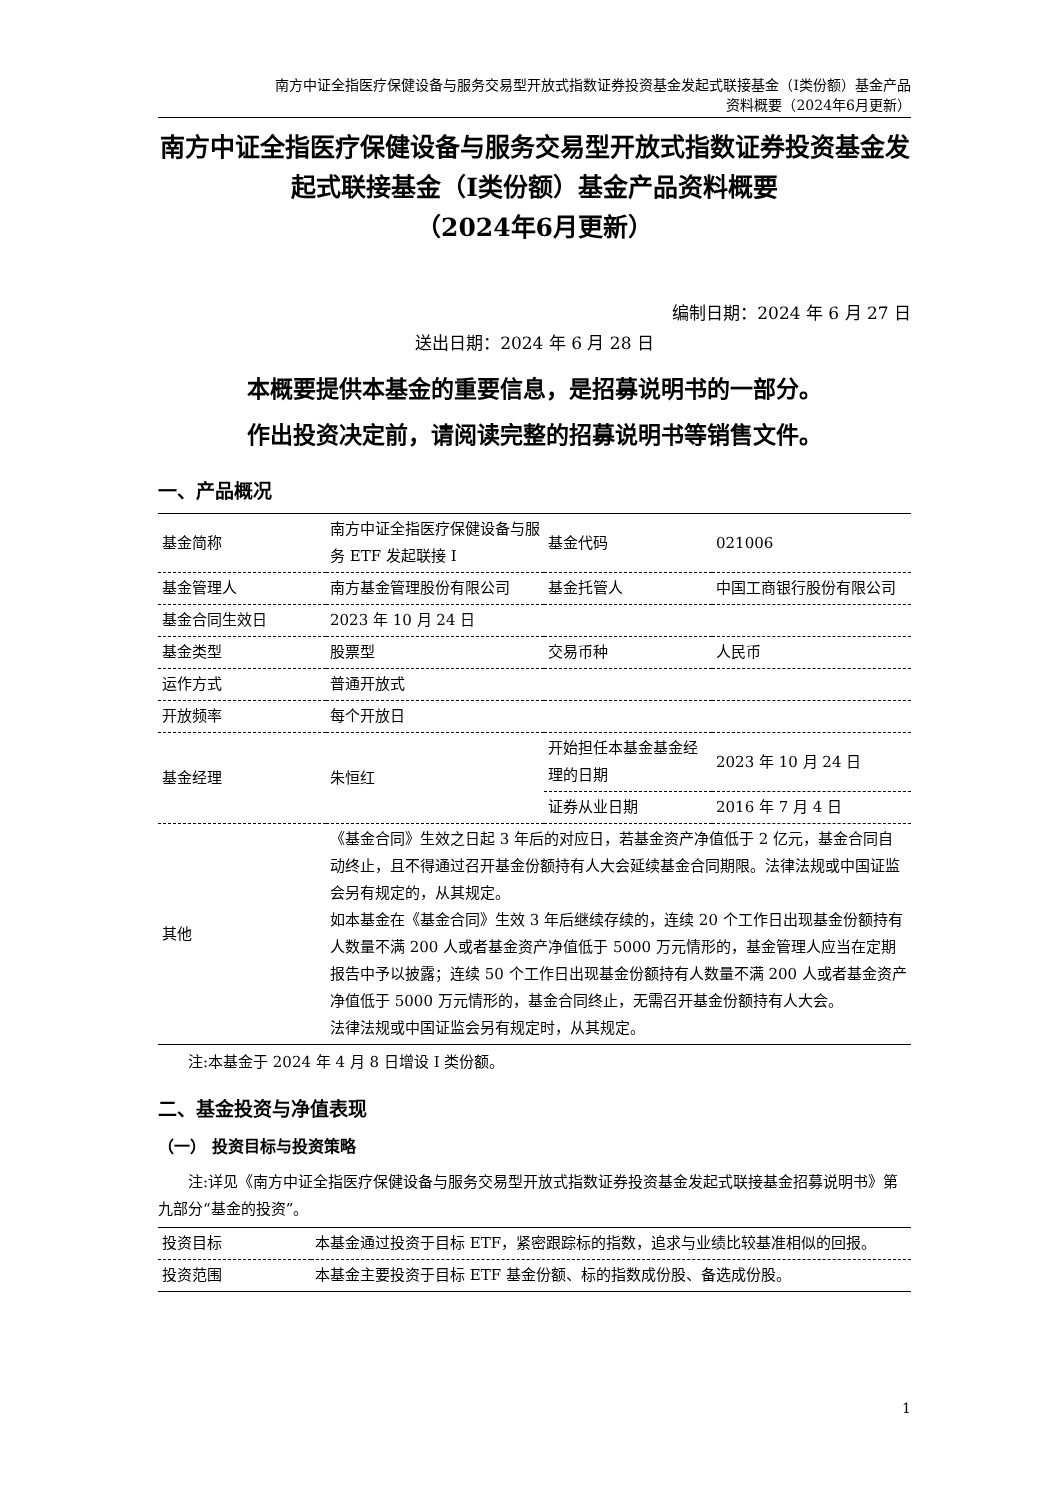南方中证全指医疗保健设备与服务交易型开放式指数证券投资基金发起式联接基金（I类份额）基金产品
资料概要（2024年6月更新）
南方中证全指医疗保健设备与服务交易型开放式指数证券投资基金发起式联接基金（I类份额）基金产品资料概要
（2024年6月更新）
编制日期：2024 年 6 月 27 日
送出日期：2024 年 6 月 28 日
本概要提供本基金的重要信息，是招募说明书的一部分。
作出投资决定前，请阅读完整的招募说明书等销售文件。
一、产品概况
| 基金简称 | 南方中证全指医疗保健设备与服务 ETF 发起联接 I | 基金代码 | 021006 |
| 基金管理人 | 南方基金管理股份有限公司 | 基金托管人 | 中国工商银行股份有限公司 |
| 基金合同生效日 | 2023 年 10 月 24 日 | | |
| 基金类型 | 股票型 | 交易币种 | 人民币 |
| 运作方式 | 普通开放式 | | |
| 开放频率 | 每个开放日 | | |
| 基金经理 | 朱恒红 | 开始担任本基金基金经理的日期 | 2023 年 10 月 24 日 |
| | | 证券从业日期 | 2016 年 7 月 4 日 |
| 其他 | 《基金合同》生效之日起 3 年后的对应日，若基金资产净值低于 2 亿元，基金合同自动终止，且不得通过召开基金份额持有人大会延续基金合同期限。法律法规或中国证监会另有规定的，从其规定。 如本基金在《基金合同》生效 3 年后继续存续的，连续 20 个工作日出现基金份额持有人数量不满 200 人或者基金资产净值低于 5000 万元情形的，基金管理人应当在定期报告中予以披露；连续 50 个工作日出现基金份额持有人数量不满 200 人或者基金资产净值低于 5000 万元情形的，基金合同终止，无需召开基金份额持有人大会。 法律法规或中国证监会另有规定时，从其规定。 | | |
注:本基金于 2024 年 4 月 8 日增设 I 类份额。
二、基金投资与净值表现
（一） 投资目标与投资策略
注:详见《南方中证全指医疗保健设备与服务交易型开放式指数证券投资基金发起式联接基金招募说明书》第九部分“基金的投资”。
| 投资目标 | 本基金通过投资于目标 ETF，紧密跟踪标的指数，追求与业绩比较基准相似的回报。 |
| 投资范围 | 本基金主要投资于目标 ETF 基金份额、标的指数成份股、备选成份股。 |
1